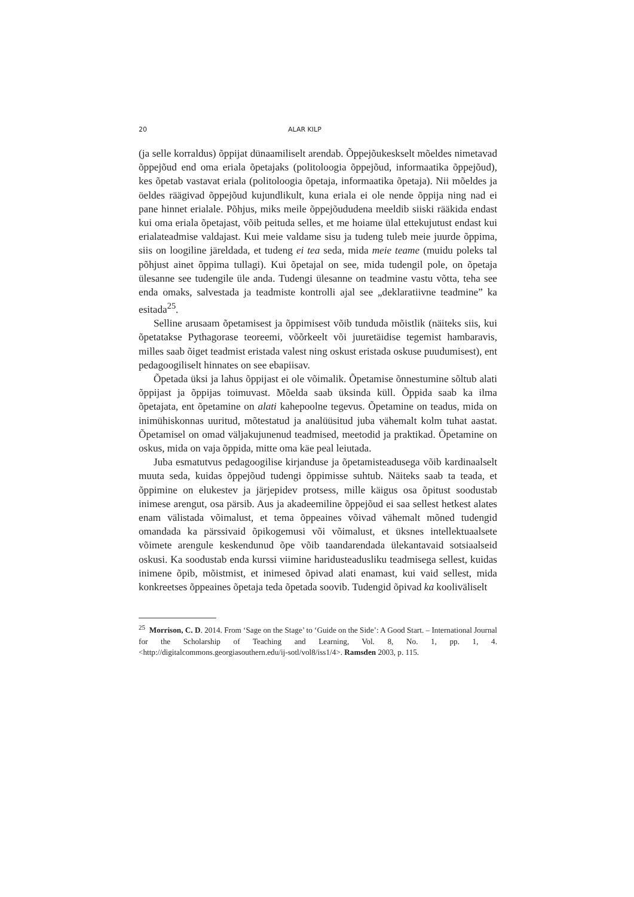20 ALAR KILP
(ja selle korraldus) õppijat dünaamiliselt arendab. Õppejõukeskselt mõeldes nimetavad õppejõud end oma eriala õpetajaks (politoloogia õppejõud, informaatika õppejõud), kes õpetab vastavat eriala (politoloogia õpetaja, informaatika õpetaja). Nii mõeldes ja öeldes räägivad õppejõud kujundlikult, kuna eriala ei ole nende õppija ning nad ei pane hinnet erialale. Põhjus, miks meile õppejõududena meeldib siiski rääkida endast kui oma eriala õpetajast, võib peituda selles, et me hoiame ülal ettekujutust endast kui erialateadmise valdajast. Kui meie valdame sisu ja tudeng tuleb meie juurde õppima, siis on loogiline järeldada, et tudeng ei tea seda, mida meie teame (muidu poleks tal põhjust ainet õppima tullagi). Kui õpetajal on see, mida tudengil pole, on õpetaja ülesanne see tudengile üle anda. Tudengi ülesanne on teadmine vastu võtta, teha see enda omaks, salvestada ja teadmiste kontrolli ajal see „deklaratiivne teadmine” ka esitada<sup>25</sup>.
Selline arusaam õpetamisest ja õppimisest võib tunduda mõistlik (näiteks siis, kui õpetatakse Pythagorase teoreemi, võõrkeelt või juuretäidise tegemist hambaravis, milles saab õiget teadmist eristada valest ning oskust eristada oskuse puudumisest), ent pedagoogiliselt hinnates on see ebapiisav.
Õpetada üksi ja lahus õppijast ei ole võimalik. Õpetamise õnnestumine sõltub alati õppijast ja õppijas toimuvast. Mõelda saab üksinda küll. Õppida saab ka ilma õpetajata, ent õpetamine on alati kahepoolne tegevus. Õpetamine on teadus, mida on inimühiskonnas uuritud, mõtestatud ja analüüsitud juba vähemalt kolm tuhat aastat. Õpetamisel on omad väljakujunenud teadmised, meetodid ja praktikad. Õpetamine on oskus, mida on vaja õppida, mitte oma käe peal leiutada.
Juba esmatutvus pedagoogilise kirjanduse ja õpetamisteadusega võib kardinaalselt muuta seda, kuidas õppejõud tudengi õppimisse suhtub. Näiteks saab ta teada, et õppimine on elukestev ja järjepidev protsess, mille käigus osa õpitust soodustab inimese arengut, osa pärsib. Aus ja akadeemiline õppejõud ei saa sellest hetkest alates enam välistada võimalust, et tema õppeaines võivad vähemalt mõned tudengid omandada ka pärssivaid õpikogemusi või võimalust, et üksnes intellektuaalsete võimete arengule keskendunud õpe võib taandarendada ülekantavaid sotsiaalseid oskusi. Ka soodustab enda kurssi viimine haridusteadusliku teadmisega sellest, kuidas inimene õpib, mõistmist, et inimesed õpivad alati enamast, kui vaid sellest, mida konkreetses õppeaines õpetaja teda õpetada soovib. Tudengid õpivad ka kooliväliselt
<sup>25</sup> Morrison, C. D. 2014. From ‘Sage on the Stage’ to ‘Guide on the Side’: A Good Start. – International Journal for the Scholarship of Teaching and Learning, Vol. 8, No. 1, pp. 1, 4. <http://digitalcommons.georgiasouthern.edu/ij-sotl/vol8/iss1/4>. Ramsden 2003, p. 115.